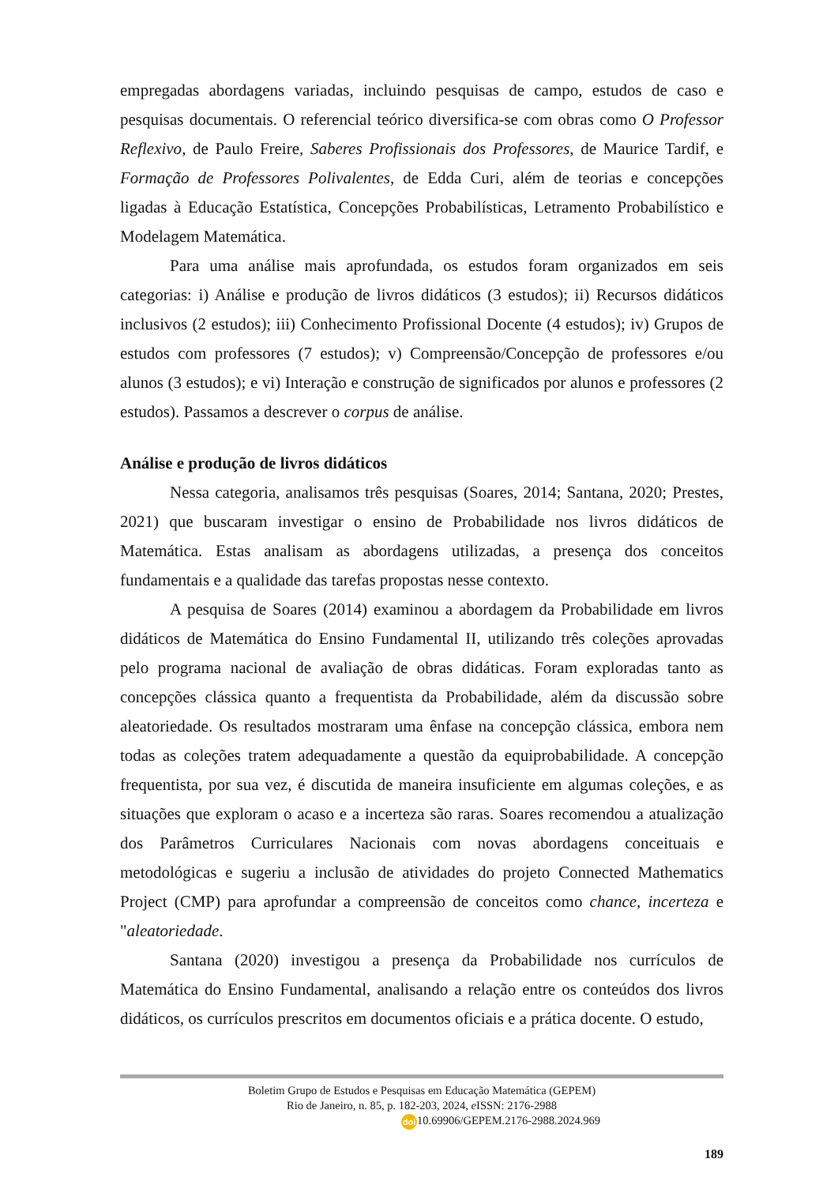empregadas abordagens variadas, incluindo pesquisas de campo, estudos de caso e pesquisas documentais. O referencial teórico diversifica-se com obras como O Professor Reflexivo, de Paulo Freire, Saberes Profissionais dos Professores, de Maurice Tardif, e Formação de Professores Polivalentes, de Edda Curi, além de teorias e concepções ligadas à Educação Estatística, Concepções Probabilísticas, Letramento Probabilístico e Modelagem Matemática.
Para uma análise mais aprofundada, os estudos foram organizados em seis categorias: i) Análise e produção de livros didáticos (3 estudos); ii) Recursos didáticos inclusivos (2 estudos); iii) Conhecimento Profissional Docente (4 estudos); iv) Grupos de estudos com professores (7 estudos); v) Compreensão/Concepção de professores e/ou alunos (3 estudos); e vi) Interação e construção de significados por alunos e professores (2 estudos). Passamos a descrever o corpus de análise.
Análise e produção de livros didáticos
Nessa categoria, analisamos três pesquisas (Soares, 2014; Santana, 2020; Prestes, 2021) que buscaram investigar o ensino de Probabilidade nos livros didáticos de Matemática. Estas analisam as abordagens utilizadas, a presença dos conceitos fundamentais e a qualidade das tarefas propostas nesse contexto.
A pesquisa de Soares (2014) examinou a abordagem da Probabilidade em livros didáticos de Matemática do Ensino Fundamental II, utilizando três coleções aprovadas pelo programa nacional de avaliação de obras didáticas. Foram exploradas tanto as concepções clássica quanto a frequentista da Probabilidade, além da discussão sobre aleatoriedade. Os resultados mostraram uma ênfase na concepção clássica, embora nem todas as coleções tratem adequadamente a questão da equiprobabilidade. A concepção frequentista, por sua vez, é discutida de maneira insuficiente em algumas coleções, e as situações que exploram o acaso e a incerteza são raras. Soares recomendou a atualização dos Parâmetros Curriculares Nacionais com novas abordagens conceituais e metodológicas e sugeriu a inclusão de atividades do projeto Connected Mathematics Project (CMP) para aprofundar a compreensão de conceitos como chance, incerteza e "aleatoriedade.
Santana (2020) investigou a presença da Probabilidade nos currículos de Matemática do Ensino Fundamental, analisando a relação entre os conteúdos dos livros didáticos, os currículos prescritos em documentos oficiais e a prática docente. O estudo,
Boletim Grupo de Estudos e Pesquisas em Educação Matemática (GEPEM)
Rio de Janeiro, n. 85, p. 182-203, 2024, e ISSN: 2176-2988
doi 10.69906/GEPEM.2176-2988.2024.969
189